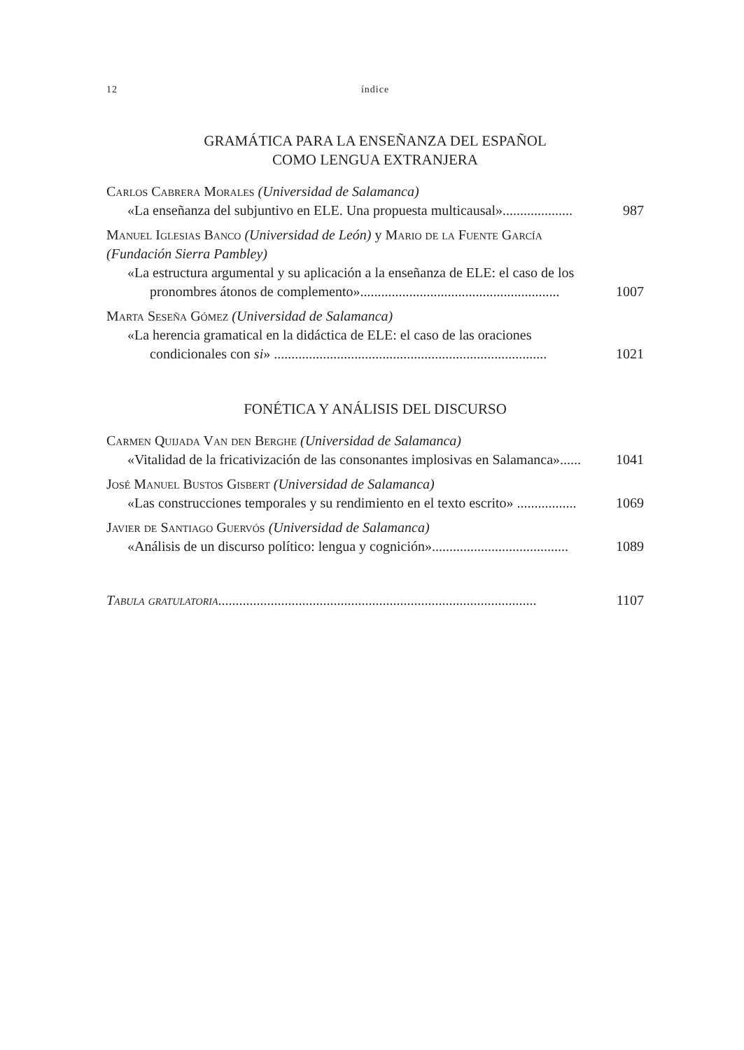12 índice
GRAMÁTICA PARA LA ENSEÑANZA DEL ESPAÑOL
COMO LENGUA EXTRANJERA
Carlos Cabrera Morales (Universidad de Salamanca)
«La enseñanza del subjuntivo en ELE. Una propuesta multicausal».................... 987
Manuel Iglesias Banco (Universidad de León) y Mario de la Fuente García (Fundación Sierra Pambley)
«La estructura argumental y su aplicación a la enseñanza de ELE: el caso de los pronombres átonos de complemento»......................................................... 1007
Marta Seseña Gómez (Universidad de Salamanca)
«La herencia gramatical en la didáctica de ELE: el caso de las oraciones condicionales con si» .............................................................................. 1021
FONÉTICA Y ANÁLISIS DEL DISCURSO
Carmen Quijada Van den Berghe (Universidad de Salamanca)
«Vitalidad de la fricativización de las consonantes implosivas en Salamanca»...... 1041
José Manuel Bustos Gisbert (Universidad de Salamanca)
«Las construcciones temporales y su rendimiento en el texto escrito» ................. 1069
Javier de Santiago Guervós (Universidad de Salamanca)
«Análisis de un discurso político: lengua y cognición»....................................... 1089
Tabula gratulatoria........................................................................................... 1107